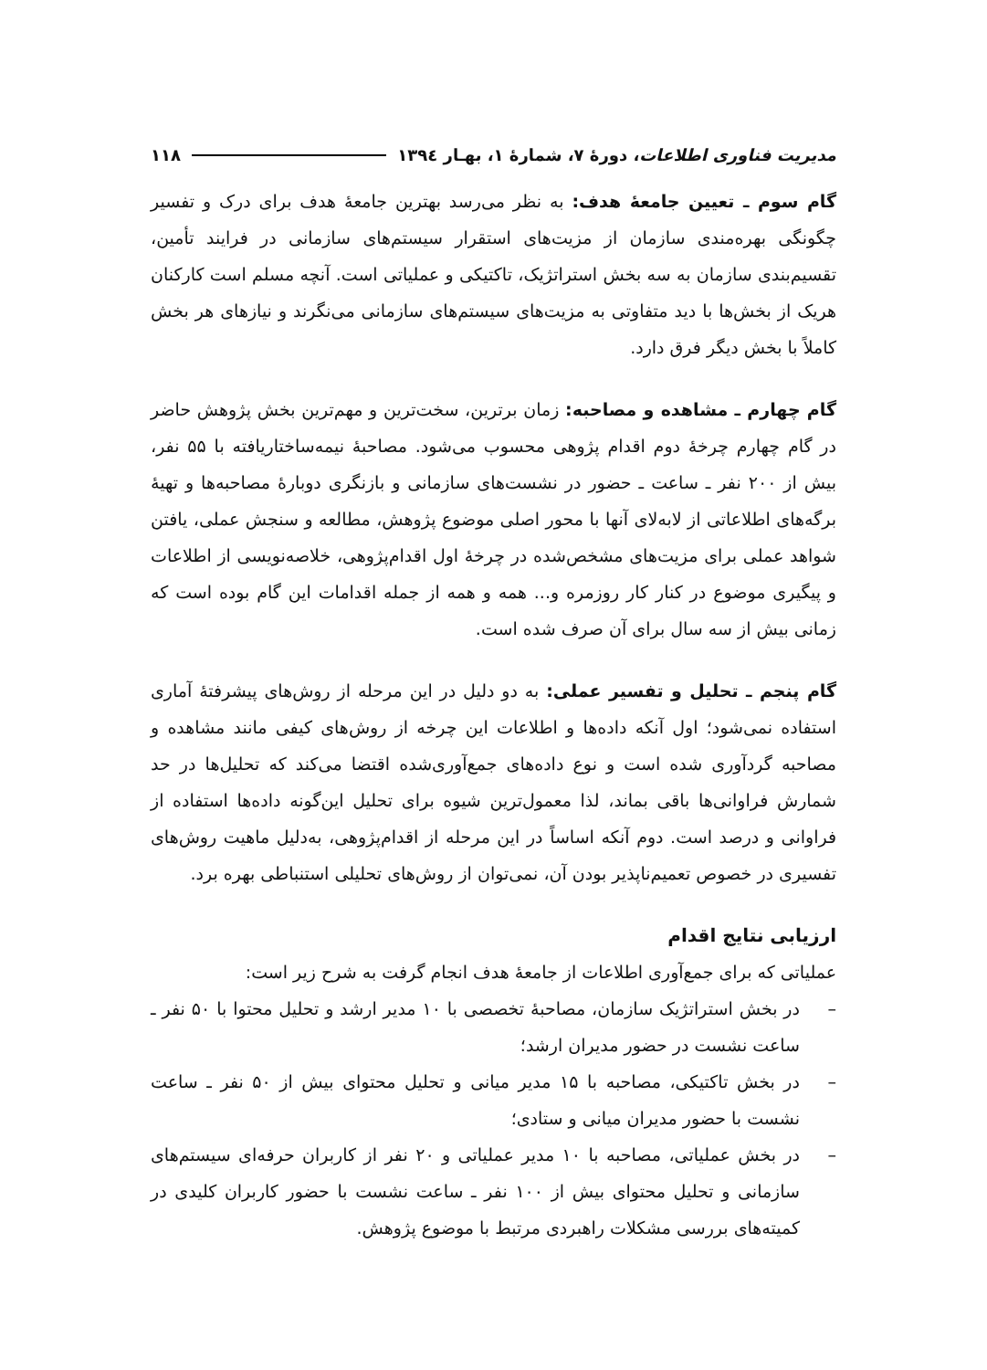مدیریت فناوری اطلاعات، دورهٔ ۷، شمارهٔ ۱، بهـار ۱۳۹٤ ۱۱۸
گام سوم ـ تعیین جامعهٔ هدف: به نظر می‌رسد بهترین جامعهٔ هدف برای درک و تفسیر چگونگی بهره‌مندی سازمان از مزیت‌های استقرار سیستم‌های سازمانی در فرایند تأمین، تقسیم‌بندی سازمان به سه بخش استراتژیک، تاکتیکی و عملیاتی است. آنچه مسلم است کارکنان هریک از بخش‌ها با دید متفاوتی به مزیت‌های سیستم‌های سازمانی می‌نگرند و نیازهای هر بخش کاملاً با بخش دیگر فرق دارد.
گام چهارم ـ مشاهده و مصاحبه: زمان برترین، سخت‌ترین و مهم‌ترین بخش پژوهش حاضر در گام چهارم چرخهٔ دوم اقدام پژوهی محسوب می‌شود. مصاحبهٔ نیمه‌ساختاریافته با ۵۵ نفر، بیش از ۲۰۰ نفر ـ ساعت ـ حضور در نشست‌های سازمانی و بازنگری دوبارهٔ مصاحبه‌ها و تهیهٔ برگه‌های اطلاعاتی از لابه‌لای آنها با محور اصلی موضوع پژوهش، مطالعه و سنجش عملی، یافتن شواهد عملی برای مزیت‌های مشخص‌شده در چرخهٔ اول اقدام‌پژوهی، خلاصه‌نویسی از اطلاعات و پیگیری موضوع در کنار کار روزمره و... همه و همه از جمله اقدامات این گام بوده است که زمانی بیش از سه سال برای آن صرف شده است.
گام پنجم ـ تحلیل و تفسیر عملی: به دو دلیل در این مرحله از روش‌های پیشرفتهٔ آماری استفاده نمی‌شود؛ اول آنکه داده‌ها و اطلاعات این چرخه از روش‌های کیفی مانند مشاهده و مصاحبه گردآوری شده است و نوع داده‌های جمع‌آوری‌شده اقتضا می‌کند که تحلیل‌ها در حد شمارش فراوانی‌ها باقی بماند، لذا معمول‌ترین شیوه برای تحلیل این‌گونه داده‌ها استفاده از فراوانی و درصد است. دوم آنکه اساساً در این مرحله از اقدام‌پژوهی، به‌دلیل ماهیت روش‌های تفسیری در خصوص تعمیم‌ناپذیر بودن آن، نمی‌توان از روش‌های تحلیلی استنباطی بهره برد.
ارزیابی نتایج اقدام
عملیاتی که برای جمع‌آوری اطلاعات از جامعهٔ هدف انجام گرفت به شرح زیر است:
– در بخش استراتژیک سازمان، مصاحبهٔ تخصصی با ۱۰ مدیر ارشد و تحلیل محتوا با ۵۰ نفر ـ ساعت نشست در حضور مدیران ارشد؛
– در بخش تاکتیکی، مصاحبه با ۱۵ مدیر میانی و تحلیل محتوای بیش از ۵۰ نفر ـ ساعت نشست با حضور مدیران میانی و ستادی؛
– در بخش عملیاتی، مصاحبه با ۱۰ مدیر عملیاتی و ۲۰ نفر از کاربران حرفه‌ای سیستم‌های سازمانی و تحلیل محتوای بیش از ۱۰۰ نفر ـ ساعت نشست با حضور کاربران کلیدی در کمیته‌های بررسی مشکلات راهبردی مرتبط با موضوع پژوهش.